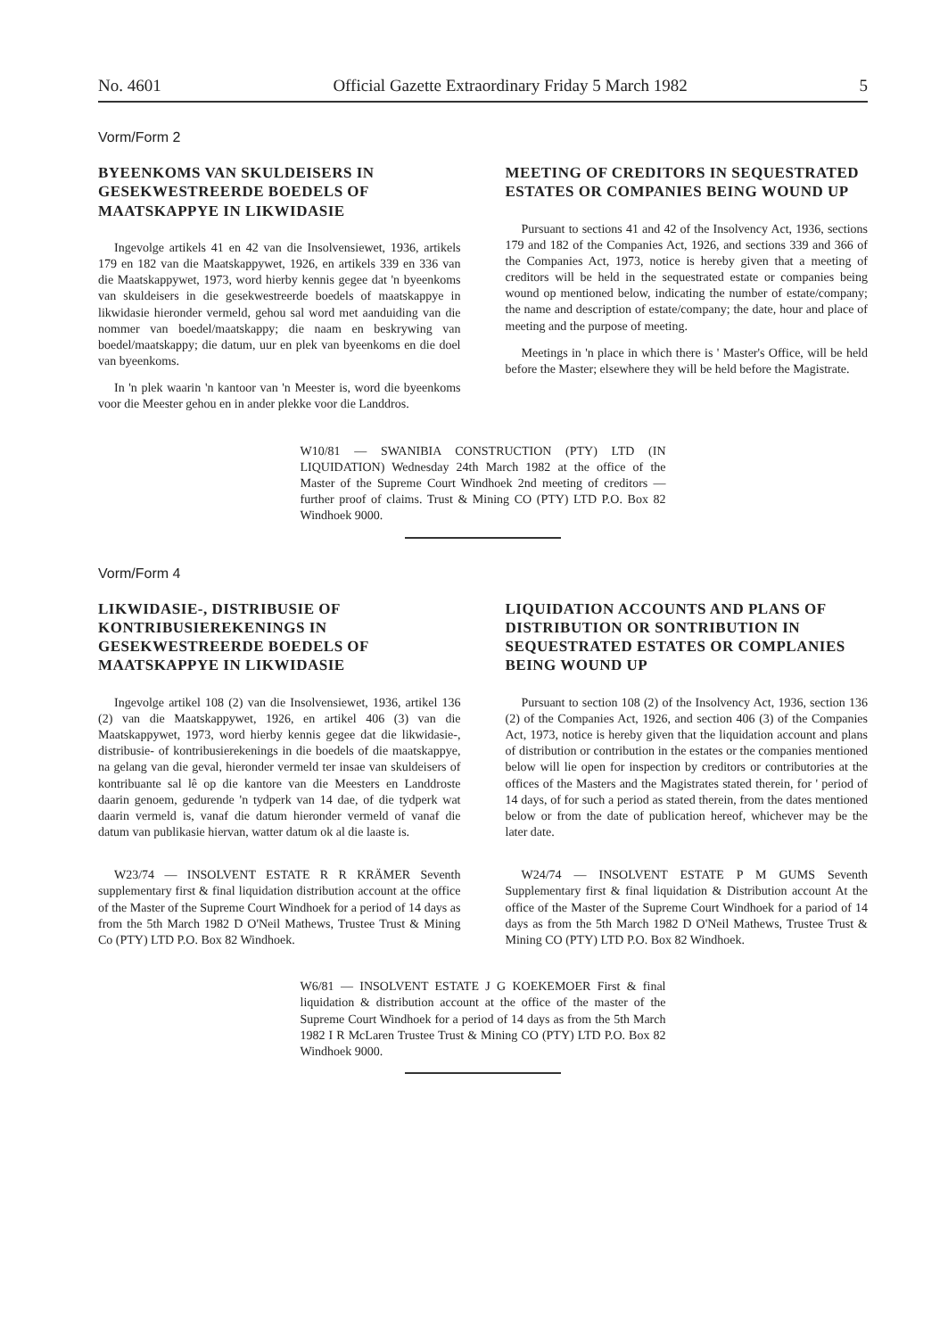No. 4601 Official Gazette Extraordinary Friday 5 March 1982 5
Vorm/Form 2
BYEENKOMS VAN SKULDEISERS IN GESEKWESTREERDE BOEDELS OF MAATSKAPPYE IN LIKWIDASIE
Ingevolge artikels 41 en 42 van die Insolvensiewet, 1936, artikels 179 en 182 van die Maatskappywet, 1926, en artikels 339 en 336 van die Maatskappywet, 1973, word hierby kennis gegee dat 'n byeenkoms van skuldeisers in die gesekwestreerde boedels of maatskappye in likwidasie hieronder vermeld, gehou sal word met aanduiding van die nommer van boedel/maatskappy; die naam en beskrywing van boedel/maatskappy; die datum, uur en plek van byeenkoms en die doel van byeenkoms.
In 'n plek waarin 'n kantoor van 'n Meester is, word die byeenkoms voor die Meester gehou en in ander plekke voor die Landdros.
MEETING OF CREDITORS IN SEQUESTRATED ESTATES OR COMPANIES BEING WOUND UP
Pursuant to sections 41 and 42 of the Insolvency Act, 1936, sections 179 and 182 of the Companies Act, 1926, and sections 339 and 366 of the Companies Act, 1973, notice is hereby given that a meeting of creditors will be held in the sequestrated estate or companies being wound op mentioned below, indicating the number of estate/company; the name and description of estate/company; the date, hour and place of meeting and the purpose of meeting.
Meetings in 'n place in which there is ' Master's Office, will be held before the Master; elsewhere they will be held before the Magistrate.
W10/81 — SWANIBIA CONSTRUCTION (PTY) LTD (IN LIQUIDATION) Wednesday 24th March 1982 at the office of the Master of the Supreme Court Windhoek 2nd meeting of creditors — further proof of claims. Trust & Mining CO (PTY) LTD P.O. Box 82 Windhoek 9000.
Vorm/Form 4
LIKWIDASIE-, DISTRIBUSIE OF KONTRIBUSIEREKENINGS IN GESEKWESTREERDE BOEDELS OF MAATSKAPPYE IN LIKWIDASIE
Ingevolge artikel 108 (2) van die Insolvensiewet, 1936, artikel 136 (2) van die Maatskappywet, 1926, en artikel 406 (3) van die Maatskappywet, 1973, word hierby kennis gegee dat die likwidasie-, distribusie- of kontribusierekenings in die boedels of die maatskappye, na gelang van die geval, hieronder vermeld ter insae van skuldeisers of kontribuante sal lê op die kantore van die Meesters en Landdroste daarin genoem, gedurende 'n tydperk van 14 dae, of die tydperk wat daarin vermeld is, vanaf die datum hieronder vermeld of vanaf die datum van publikasie hiervan, watter datum ok al die laaste is.
W23/74 — INSOLVENT ESTATE R R KRÄMER Seventh supplementary first & final liquidation distribution account at the office of the Master of the Supreme Court Windhoek for a period of 14 days as from the 5th March 1982 D O'Neil Mathews, Trustee Trust & Mining Co (PTY) LTD P.O. Box 82 Windhoek.
LIQUIDATION ACCOUNTS AND PLANS OF DISTRIBUTION OR SONTRIBUTION IN SEQUESTRATED ESTATES OR COMPLANIES BEING WOUND UP
Pursuant to section 108 (2) of the Insolvency Act, 1936, section 136 (2) of the Companies Act, 1926, and section 406 (3) of the Companies Act, 1973, notice is hereby given that the liquidation account and plans of distribution or contribution in the estates or the companies mentioned below will lie open for inspection by creditors or contributories at the offices of the Masters and the Magistrates stated therein, for ' period of 14 days, of for such a period as stated therein, from the dates mentioned below or from the date of publication hereof, whichever may be the later date.
W24/74 — INSOLVENT ESTATE P M GUMS Seventh Supplementary first & final liquidation & Distribution account At the office of the Master of the Supreme Court Windhoek for a pariod of 14 days as from the 5th March 1982 D O'Neil Mathews, Trustee Trust & Mining CO (PTY) LTD P.O. Box 82 Windhoek.
W6/81 — INSOLVENT ESTATE J G KOEKEMOER First & final liquidation & distribution account at the office of the master of the Supreme Court Windhoek for a period of 14 days as from the 5th March 1982 I R McLaren Trustee Trust & Mining CO (PTY) LTD P.O. Box 82 Windhoek 9000.